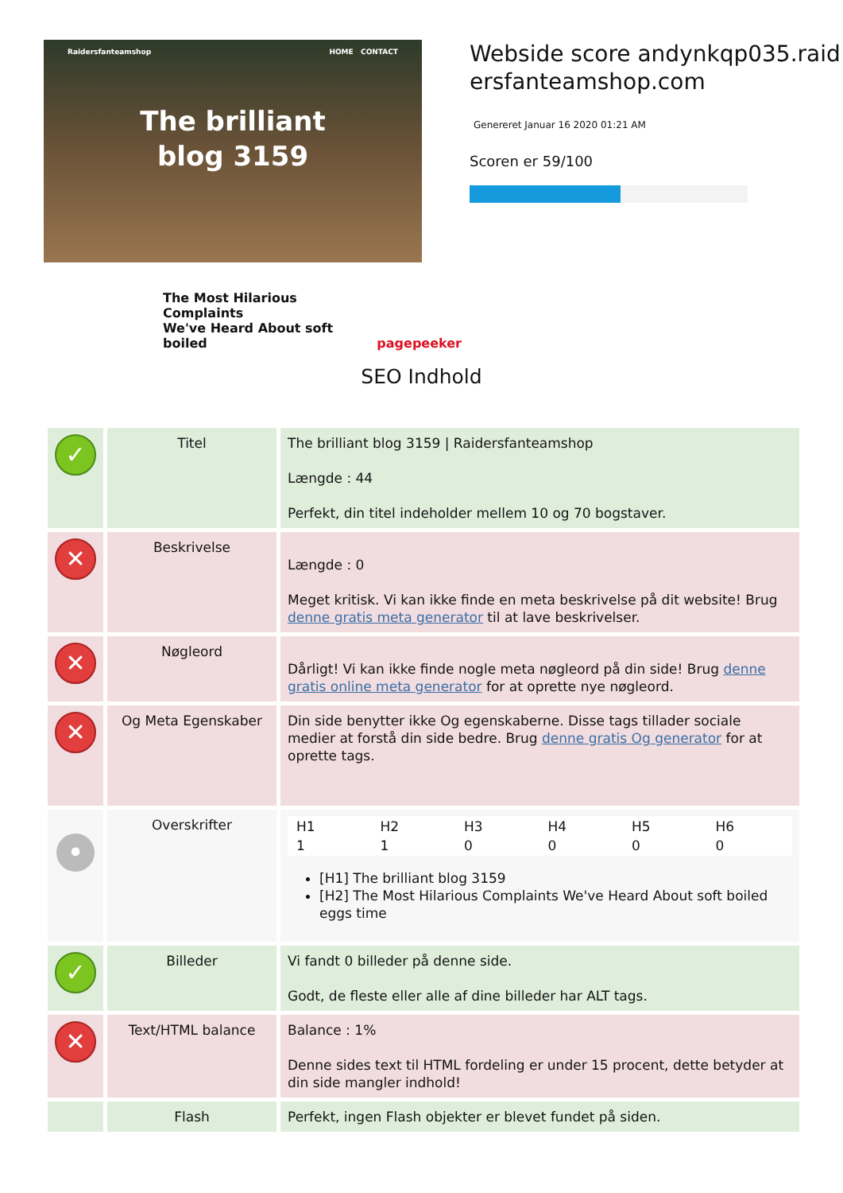Raidersfanteamshop HOME CONTACT
The brilliant
blog 3159
The Most Hilarious Complaints
We've Heard About soft boiled
pagepeeker
Webside score andynkqp035.raidersfanteamshop.com
Genereret Januar 16 2020 01:21 AM
Scoren er 59/100
SEO Indhold
| ✓ | Titel | The brilliant blog 3159 / Raidersfanteamshop Længde : 44 Perfekt, din titel indeholder mellem 10 og 70 bogstaver. |
| ✕ | Beskrivelse | Længde : 0 Meget kritisk. Vi kan ikke finde en meta beskrivelse på dit website! Brug denne gratis meta generator til at lave beskrivelser. |
| ✕ | Nøgleord | Dårligt! Vi kan ikke finde nogle meta nøgleord på din side! Brug denne gratis online meta generator for at oprette nye nøgleord. |
| ✕ | Og Meta Egenskaber | Din side benytter ikke Og egenskaberne. Disse tags tillader sociale medier at forstå din side bedre. Brug denne gratis Og generator for at oprette tags. |
| • | Overskrifter | / H1 / H2 / H3 / H4 / H5 / H6 / / 1 / 1 / 0 / 0 / 0 / 0 / [H1] The brilliant blog 3159 [H2] The Most Hilarious Complaints We've Heard About soft boiled eggs time |
| ✓ | Billeder | Vi fandt 0 billeder på denne side. Godt, de fleste eller alle af dine billeder har ALT tags. |
| ✕ | Text/HTML balance | Balance : 1% Denne sides text til HTML fordeling er under 15 procent, dette betyder at din side mangler indhold! |
| | Flash | Perfekt, ingen Flash objekter er blevet fundet på siden. |